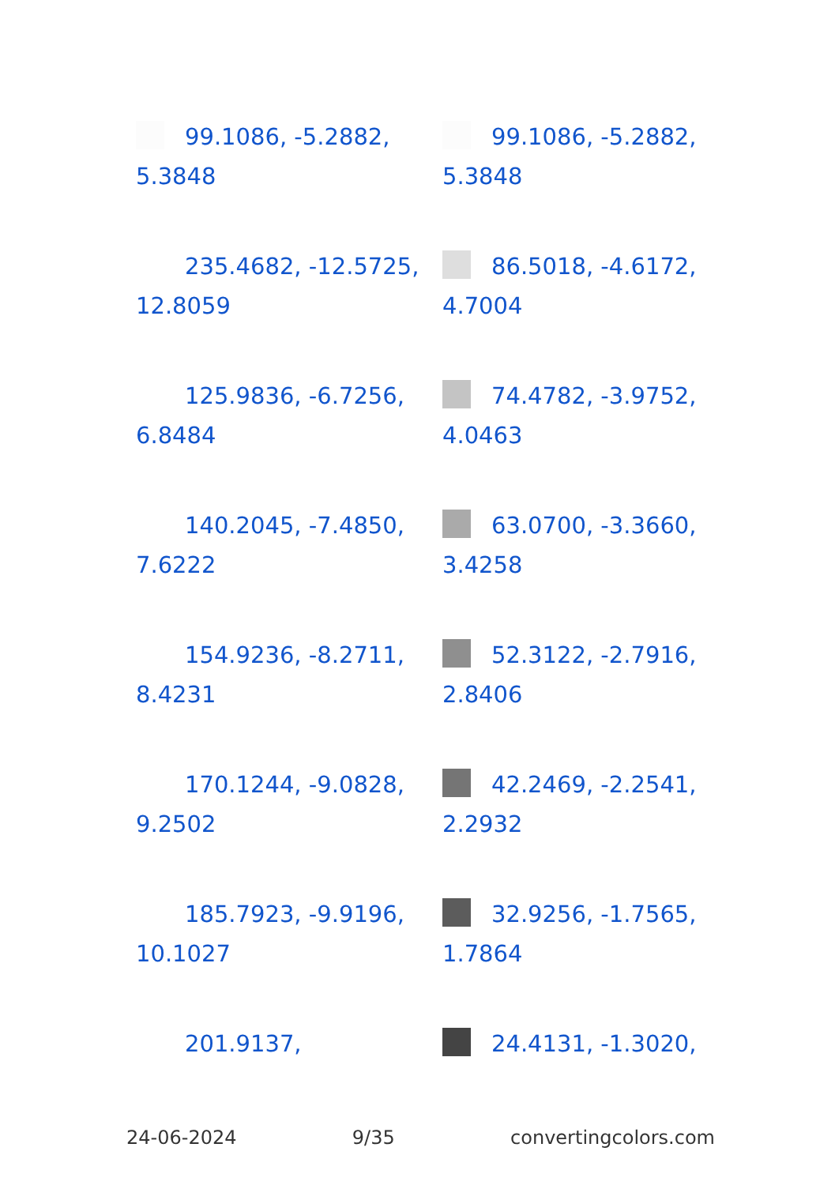99.1086, -5.2882, 5.3848
99.1086, -5.2882, 5.3848
235.4682, -12.5725, 12.8059
86.5018, -4.6172, 4.7004
125.9836, -6.7256, 6.8484
74.4782, -3.9752, 4.0463
140.2045, -7.4850, 7.6222
63.0700, -3.3660, 3.4258
154.9236, -8.2711, 8.4231
52.3122, -2.7916, 2.8406
170.1244, -9.0828, 9.2502
42.2469, -2.2541, 2.2932
185.7923, -9.9196, 10.1027
32.9256, -1.7565, 1.7864
201.9137,
24.4131, -1.3020,
24-06-2024 9/35 convertingcolors.com